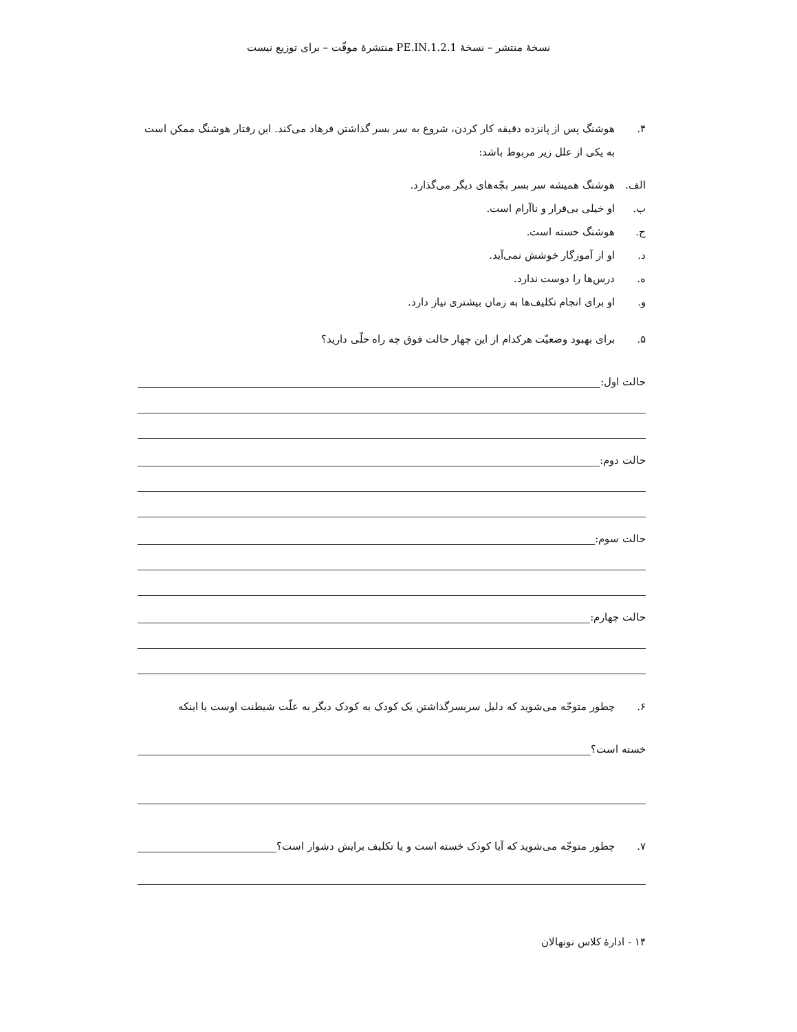نسخهٔ منتشر – نسخهٔ 1.2.1.PE.IN منتشرهٔ موقّت – برای توزیع نیست
۴. هوشنگ پس از پانزده دقیقه کار کردن، شروع به سر بسر گذاشتن فرهاد می‌کند. این رفتار هوشنگ ممکن است به یکی از علل زیر مربوط باشد:
الف. هوشنگ همیشه سر بسر بچّه‌های دیگر می‌گذارد.
ب. او خیلی بی‌قرار و ناآرام است.
ج. هوشنگ خسته است.
د. او از آموزگار خوشش نمی‌آید.
ه. درس‌ها را دوست ندارد.
و. او برای انجام تکلیف‌ها به زمان بیشتری نیاز دارد.
۵. برای بهبود وضعیّت هرکدام از این چهار حالت فوق چه راه حلّی دارید؟
حالت اول:
حالت دوم:
حالت سوم:
حالت چهارم:
۶. چطور متوجّه می‌شوید که دلیل سربسرگذاشتن یک کودک به کودک دیگر به علّت شیطنت اوست یا اینکه
خسته است؟
۷. چطور متوجّه می‌شوید که آیا کودک خسته است و یا تکلیف برایش دشوار است؟
۱۴ - ادارهٔ کلاس نونهالان